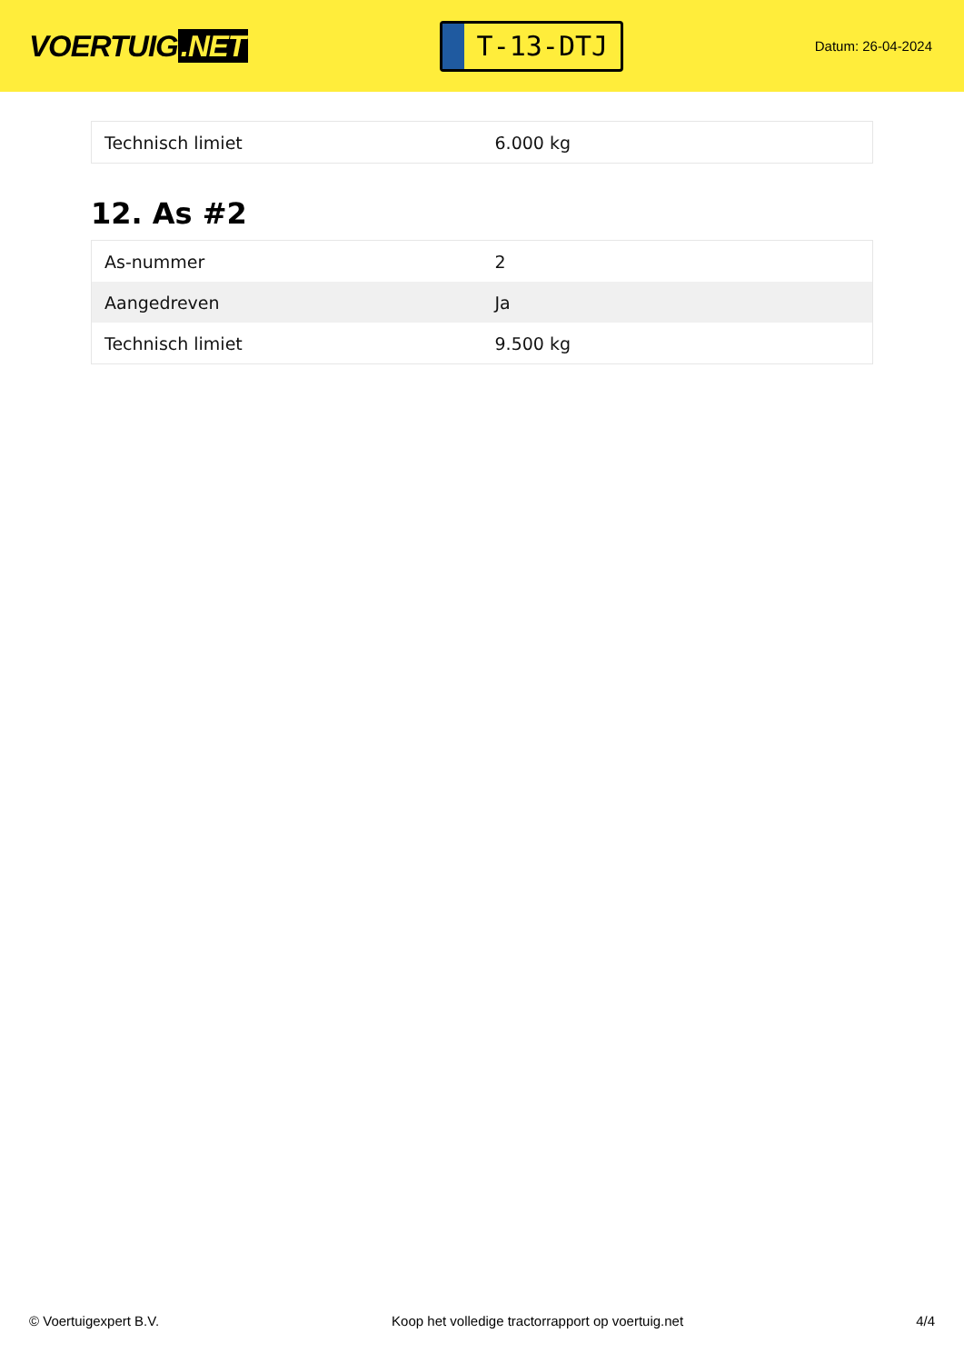VOERTUIG.NET
T-13-DTJ
Datum: 26-04-2024
| Technisch limiet | 6.000 kg |
12. As #2
| As-nummer | 2 |
| Aangedreven | Ja |
| Technisch limiet | 9.500 kg |
© Voertuigexpert B.V. Koop het volledige tractorrapport op voertuig.net 4/4